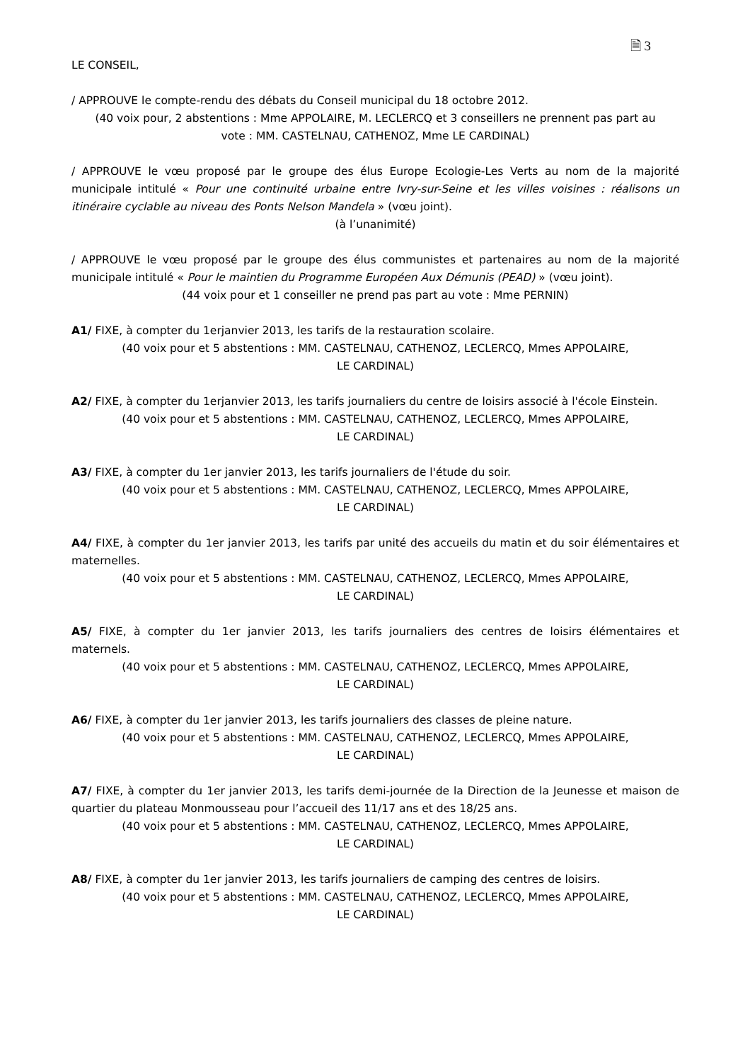🗎 3
LE CONSEIL,
/ APPROUVE le compte-rendu des débats du Conseil municipal du 18 octobre 2012.
(40 voix pour, 2 abstentions : Mme APPOLAIRE, M. LECLERCQ et 3 conseillers ne prennent pas part au vote : MM. CASTELNAU, CATHENOZ, Mme LE CARDINAL)
/ APPROUVE le vœu proposé par le groupe des élus Europe Ecologie-Les Verts au nom de la majorité municipale intitulé « Pour une continuité urbaine entre Ivry-sur-Seine et les villes voisines : réalisons un itinéraire cyclable au niveau des Ponts Nelson Mandela » (vœu joint).
(à l’unanimité)
/ APPROUVE le vœu proposé par le groupe des élus communistes et partenaires au nom de la majorité municipale intitulé « Pour le maintien du Programme Européen Aux Démunis (PEAD) » (vœu joint).
(44 voix pour et 1 conseiller ne prend pas part au vote : Mme PERNIN)
A1/ FIXE, à compter du 1erjanvier 2013, les tarifs de la restauration scolaire.
(40 voix pour et 5 abstentions : MM. CASTELNAU, CATHENOZ, LECLERCQ, Mmes APPOLAIRE,
LE CARDINAL)
A2/ FIXE, à compter du 1erjanvier 2013, les tarifs journaliers du centre de loisirs associé à l'école Einstein.
(40 voix pour et 5 abstentions : MM. CASTELNAU, CATHENOZ, LECLERCQ, Mmes APPOLAIRE,
LE CARDINAL)
A3/ FIXE, à compter du 1er janvier 2013, les tarifs journaliers de l'étude du soir.
(40 voix pour et 5 abstentions : MM. CASTELNAU, CATHENOZ, LECLERCQ, Mmes APPOLAIRE,
LE CARDINAL)
A4/ FIXE, à compter du 1er janvier 2013, les tarifs par unité des accueils du matin et du soir élémentaires et maternelles.
(40 voix pour et 5 abstentions : MM. CASTELNAU, CATHENOZ, LECLERCQ, Mmes APPOLAIRE,
LE CARDINAL)
A5/ FIXE, à compter du 1er janvier 2013, les tarifs journaliers des centres de loisirs élémentaires et maternels.
(40 voix pour et 5 abstentions : MM. CASTELNAU, CATHENOZ, LECLERCQ, Mmes APPOLAIRE,
LE CARDINAL)
A6/ FIXE, à compter du 1er janvier 2013, les tarifs journaliers des classes de pleine nature.
(40 voix pour et 5 abstentions : MM. CASTELNAU, CATHENOZ, LECLERCQ, Mmes APPOLAIRE,
LE CARDINAL)
A7/ FIXE, à compter du 1er janvier 2013, les tarifs demi-journée de la Direction de la Jeunesse et maison de quartier du plateau Monmousseau pour l’accueil des 11/17 ans et des 18/25 ans.
(40 voix pour et 5 abstentions : MM. CASTELNAU, CATHENOZ, LECLERCQ, Mmes APPOLAIRE,
LE CARDINAL)
A8/ FIXE, à compter du 1er janvier 2013, les tarifs journaliers de camping des centres de loisirs.
(40 voix pour et 5 abstentions : MM. CASTELNAU, CATHENOZ, LECLERCQ, Mmes APPOLAIRE,
LE CARDINAL)